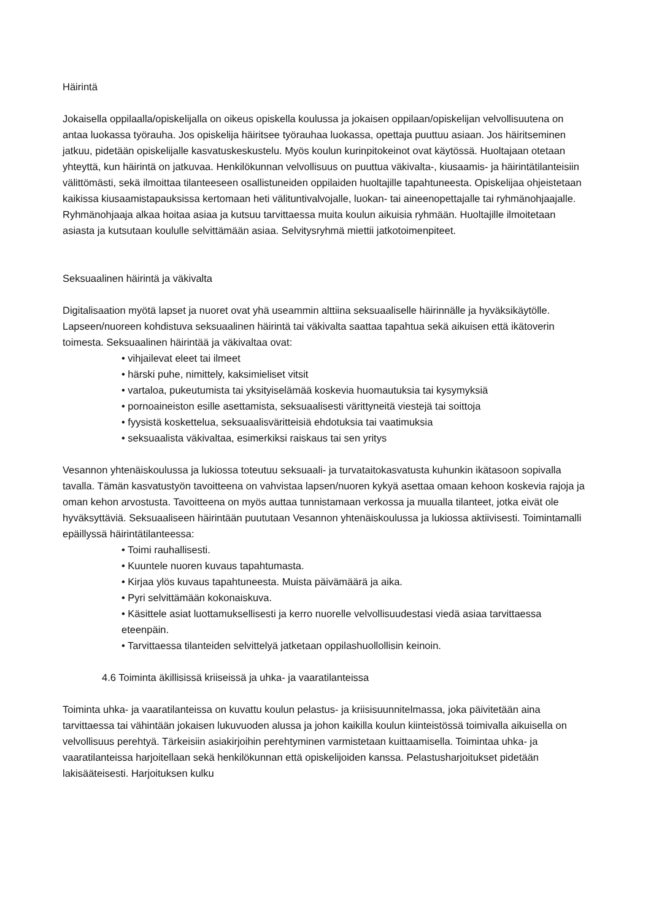Häirintä
Jokaisella oppilaalla/opiskelijalla on oikeus opiskella koulussa ja jokaisen oppilaan/opiskelijan velvollisuutena on antaa luokassa työrauha. Jos opiskelija häiritsee työrauhaa luokassa, opettaja puuttuu asiaan. Jos häiritseminen jatkuu, pidetään opiskelijalle kasvatuskeskustelu. Myös koulun kurinpitokeinot ovat käytössä. Huoltajaan otetaan yhteyttä, kun häirintä on jatkuvaa. Henkilökunnan velvollisuus on puuttua väkivalta-, kiusaamis- ja häirintätilanteisiin välittömästi, sekä ilmoittaa tilanteeseen osallistuneiden oppilaiden huoltajille tapahtuneesta. Opiskelijaa ohjeistetaan kaikissa kiusaamistapauksissa kertomaan heti välituntivalvojalle, luokan- tai aineenopettajalle tai ryhmänohjaajalle. Ryhmänohjaaja alkaa hoitaa asiaa ja kutsuu tarvittaessa muita koulun aikuisia ryhmään. Huoltajille ilmoitetaan asiasta ja kutsutaan koululle selvittämään asiaa. Selvitysryhmä miettii jatkotoimenpiteet.
Seksuaalinen häirintä ja väkivalta
Digitalisaation myötä lapset ja nuoret ovat yhä useammin alttiina seksuaaliselle häirinnälle ja hyväksikäytölle. Lapseen/nuoreen kohdistuva seksuaalinen häirintä tai väkivalta saattaa tapahtua sekä aikuisen että ikätoverin toimesta. Seksuaalinen häirintää ja väkivaltaa ovat:
• vihjailevat eleet tai ilmeet
• härski puhe, nimittely, kaksimieliset vitsit
• vartaloa, pukeutumista tai yksityiselämää koskevia huomautuksia tai kysymyksiä
• pornoaineiston esille asettamista, seksuaalisesti värittyneitä viestejä tai soittoja
• fyysistä koskettelua, seksuaalisväritteisiä ehdotuksia tai vaatimuksia
• seksuaalista väkivaltaa, esimerkiksi raiskaus tai sen yritys
Vesannon yhtenäiskoulussa ja lukiossa toteutuu seksuaali- ja turvataitokasvatusta kuhunkin ikätasoon sopivalla tavalla. Tämän kasvatustyön tavoitteena on vahvistaa lapsen/nuoren kykyä asettaa omaan kehoon koskevia rajoja ja oman kehon arvostusta. Tavoitteena on myös auttaa tunnistamaan verkossa ja muualla tilanteet, jotka eivät ole hyväksyttäviä. Seksuaaliseen häirintään puututaan Vesannon yhtenäiskoulussa ja lukiossa aktiivisesti. Toimintamalli epäillyssä häirintätilanteessa:
• Toimi rauhallisesti.
• Kuuntele nuoren kuvaus tapahtumasta.
• Kirjaa ylös kuvaus tapahtuneesta. Muista päivämäärä ja aika.
• Pyri selvittämään kokonaiskuva.
• Käsittele asiat luottamuksellisesti ja kerro nuorelle velvollisuudestasi viedä asiaa tarvittaessa eteenpäin.
• Tarvittaessa tilanteiden selvittelyä jatketaan oppilashuollollisin keinoin.
4.6 Toiminta äkillisissä kriiseissä ja uhka- ja vaaratilanteissa
Toiminta uhka- ja vaaratilanteissa on kuvattu koulun pelastus- ja kriisisuunnitelmassa, joka päivitetään aina tarvittaessa tai vähintään jokaisen lukuvuoden alussa ja johon kaikilla koulun kiinteistössä toimivalla aikuisella on velvollisuus perehtyä. Tärkeisiin asiakirjoihin perehtyminen varmistetaan kuittaamisella. Toimintaa uhka- ja vaaratilanteissa harjoitellaan sekä henkilökunnan että opiskelijoiden kanssa. Pelastusharjoitukset pidetään lakisääteisesti. Harjoituksen kulku